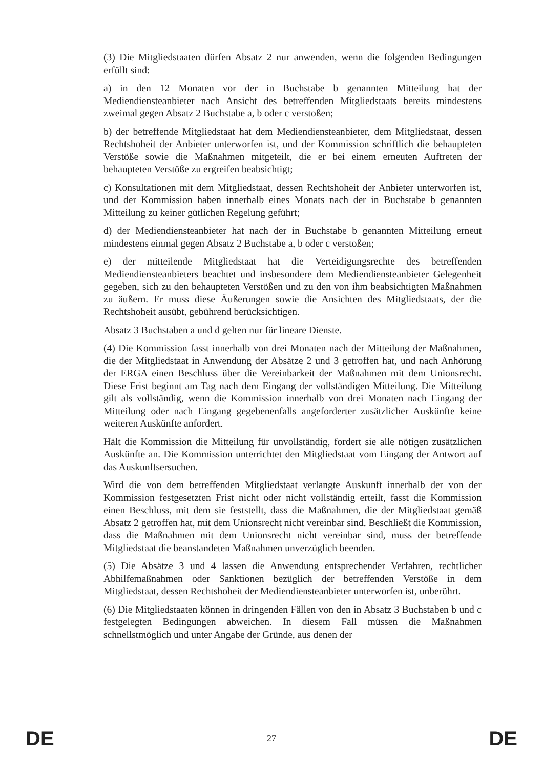(3) Die Mitgliedstaaten dürfen Absatz 2 nur anwenden, wenn die folgenden Bedingungen erfüllt sind:
a) in den 12 Monaten vor der in Buchstabe b genannten Mitteilung hat der Mediendiensteanbieter nach Ansicht des betreffenden Mitgliedstaats bereits mindestens zweimal gegen Absatz 2 Buchstabe a, b oder c verstoßen;
b) der betreffende Mitgliedstaat hat dem Mediendiensteanbieter, dem Mitgliedstaat, dessen Rechtshoheit der Anbieter unterworfen ist, und der Kommission schriftlich die behaupteten Verstöße sowie die Maßnahmen mitgeteilt, die er bei einem erneuten Auftreten der behaupteten Verstöße zu ergreifen beabsichtigt;
c) Konsultationen mit dem Mitgliedstaat, dessen Rechtshoheit der Anbieter unterworfen ist, und der Kommission haben innerhalb eines Monats nach der in Buchstabe b genannten Mitteilung zu keiner gütlichen Regelung geführt;
d) der Mediendiensteanbieter hat nach der in Buchstabe b genannten Mitteilung erneut mindestens einmal gegen Absatz 2 Buchstabe a, b oder c verstoßen;
e) der mitteilende Mitgliedstaat hat die Verteidigungsrechte des betreffenden Mediendiensteanbieters beachtet und insbesondere dem Mediendiensteanbieter Gelegenheit gegeben, sich zu den behaupteten Verstößen und zu den von ihm beabsichtigten Maßnahmen zu äußern. Er muss diese Äußerungen sowie die Ansichten des Mitgliedstaats, der die Rechtshoheit ausübt, gebührend berücksichtigen.
Absatz 3 Buchstaben a und d gelten nur für lineare Dienste.
(4) Die Kommission fasst innerhalb von drei Monaten nach der Mitteilung der Maßnahmen, die der Mitgliedstaat in Anwendung der Absätze 2 und 3 getroffen hat, und nach Anhörung der ERGA einen Beschluss über die Vereinbarkeit der Maßnahmen mit dem Unionsrecht. Diese Frist beginnt am Tag nach dem Eingang der vollständigen Mitteilung. Die Mitteilung gilt als vollständig, wenn die Kommission innerhalb von drei Monaten nach Eingang der Mitteilung oder nach Eingang gegebenenfalls angeforderter zusätzlicher Auskünfte keine weiteren Auskünfte anfordert.
Hält die Kommission die Mitteilung für unvollständig, fordert sie alle nötigen zusätzlichen Auskünfte an. Die Kommission unterrichtet den Mitgliedstaat vom Eingang der Antwort auf das Auskunftsersuchen.
Wird die von dem betreffenden Mitgliedstaat verlangte Auskunft innerhalb der von der Kommission festgesetzten Frist nicht oder nicht vollständig erteilt, fasst die Kommission einen Beschluss, mit dem sie feststellt, dass die Maßnahmen, die der Mitgliedstaat gemäß Absatz 2 getroffen hat, mit dem Unionsrecht nicht vereinbar sind. Beschließt die Kommission, dass die Maßnahmen mit dem Unionsrecht nicht vereinbar sind, muss der betreffende Mitgliedstaat die beanstandeten Maßnahmen unverzüglich beenden.
(5) Die Absätze 3 und 4 lassen die Anwendung entsprechender Verfahren, rechtlicher Abhilfemaßnahmen oder Sanktionen bezüglich der betreffenden Verstöße in dem Mitgliedstaat, dessen Rechtshoheit der Mediendiensteanbieter unterworfen ist, unberührt.
(6) Die Mitgliedstaaten können in dringenden Fällen von den in Absatz 3 Buchstaben b und c festgelegten Bedingungen abweichen. In diesem Fall müssen die Maßnahmen schnellstmöglich und unter Angabe der Gründe, aus denen der
DE 27 DE